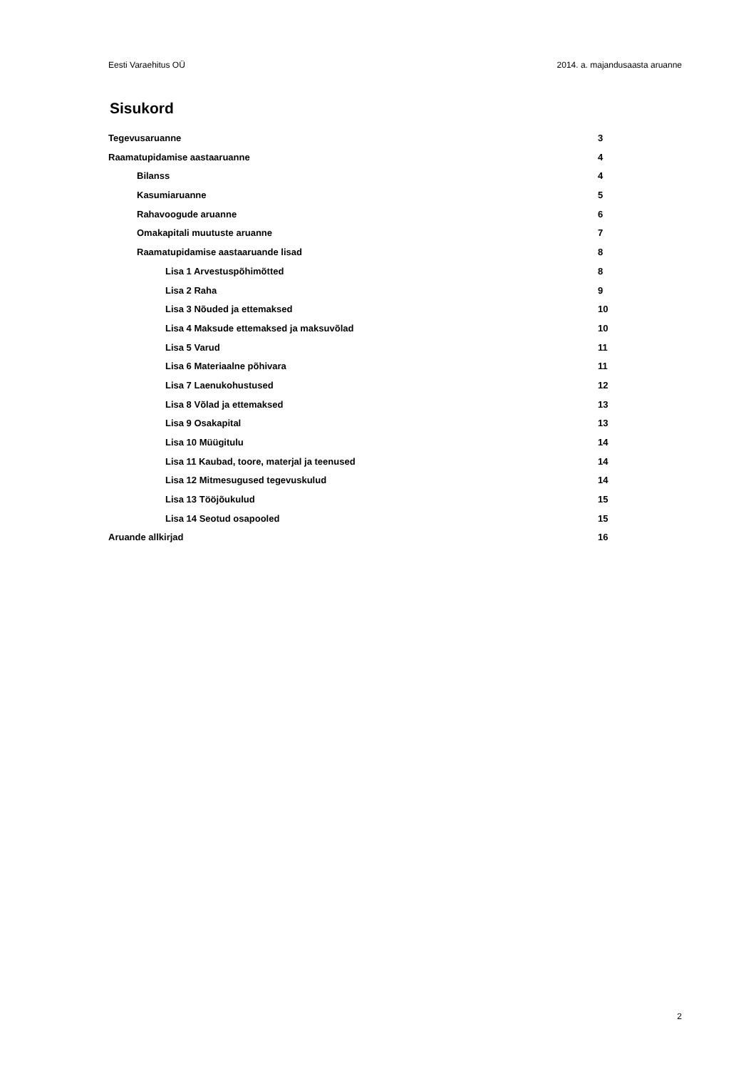Eesti Varaehitus OÜ 2014. a. majandusaasta aruanne
Sisukord
Tegevusaruanne 3
Raamatupidamise aastaaruanne 4
Bilanss 4
Kasumiaruanne 5
Rahavoogude aruanne 6
Omakapitali muutuste aruanne 7
Raamatupidamise aastaaruande lisad 8
Lisa 1 Arvestuspõhimõtted 8
Lisa 2 Raha 9
Lisa 3 Nõuded ja ettemaksed 10
Lisa 4 Maksude ettemaksed ja maksuvõlad 10
Lisa 5 Varud 11
Lisa 6 Materiaalne põhivara 11
Lisa 7 Laenukohustused 12
Lisa 8 Võlad ja ettemaksed 13
Lisa 9 Osakapital 13
Lisa 10 Müügitulu 14
Lisa 11 Kaubad, toore, materjal ja teenused 14
Lisa 12 Mitmesugused tegevuskulud 14
Lisa 13 Tööjõukulud 15
Lisa 14 Seotud osapooled 15
Aruande allkirjad 16
2